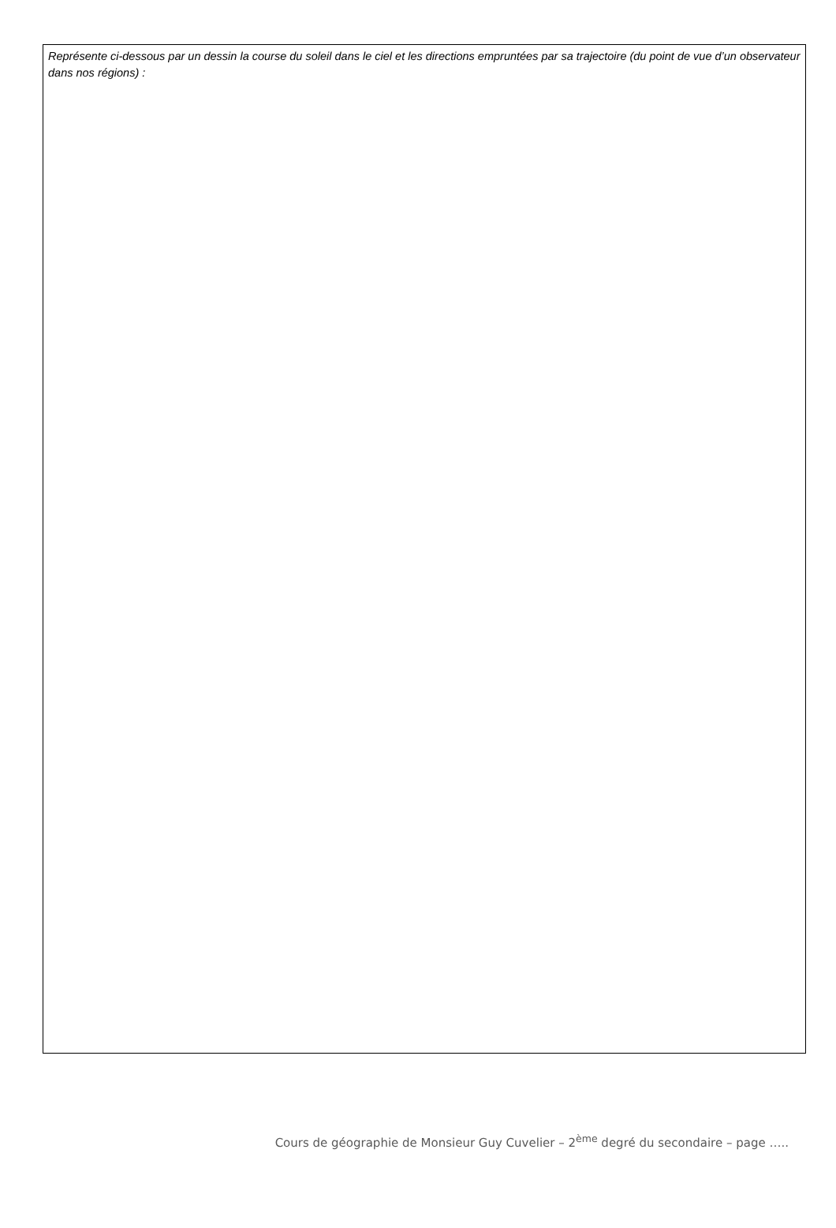Représente ci-dessous par un dessin la course du soleil dans le ciel et les directions empruntées par sa trajectoire (du point de vue d’un observateur dans nos régions) :
Cours de géographie de Monsieur Guy Cuvelier – 2<sup>ème</sup> degré du secondaire – page …..